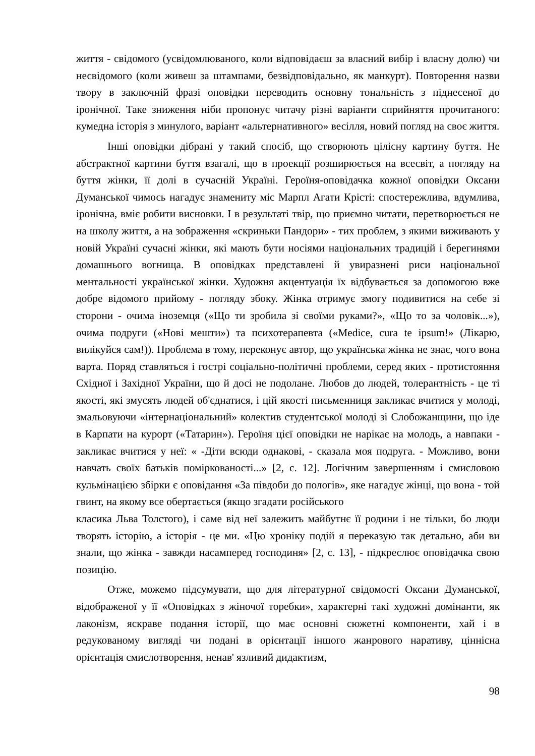життя - свідомого (усвідомлюваного, коли відповідаєш за власний вибір і власну долю) чи несвідомого (коли живеш за штампами, безвідповідально, як манкурт). Повторення назви твору в заключній фразі оповідки переводить основну тональність з піднесеної до іронічної. Таке зниження ніби пропонує читачу різні варіанти сприйняття прочитаного: кумедна історія з минулого, варіант «альтернативного» весілля, новий погляд на своє життя.
Інші оповідки дібрані у такий спосіб, що створюють цілісну картину буття. Не абстрактної картини буття взагалі, що в проекції розширюється на всесвіт, а погляду на буття жінки, її долі в сучасній Україні. Героїня-оповідачка кожної оповідки Оксани Думанської чимось нагадує знамениту міс Марпл Агати Крісті: спостережлива, вдумлива, іронічна, вміє робити висновки. І в результаті твір, що приємно читати, перетворюється не на школу життя, а на зображення «скриньки Пандори» - тих проблем, з якими виживають у новій Україні сучасні жінки, які мають бути носіями національних традицій і берегинями домашнього вогнища. В оповідках представлені й увиразнені риси національної ментальності української жінки. Художня акцентуація їх відбувається за допомогою вже добре відомого прийому - погляду збоку. Жінка отримує змогу подивитися на себе зі сторони - очима іноземця («Що ти зробила зі своїми руками?», «Що то за чоловік...»), очима подруги («Нові мешти») та психотерапевта («Medice, cura te ipsum!» (Лікарю, вилікуйся сам!)). Проблема в тому, переконує автор, що українська жінка не знає, чого вона варта. Поряд ставляться і гострі соціально-політичні проблеми, серед яких - протистояння Східної і Західної України, що й досі не подолане. Любов до людей, толерантність - це ті якості, які змусять людей об'єднатися, і цій якості письменниця закликає вчитися у молоді, змальовуючи «інтернаціональний» колектив студентської молоді зі Слобожанщини, що іде в Карпати на курорт («Татарин»). Героїня цієї оповідки не нарікає на молодь, а навпаки - закликає вчитися у неї: « -Діти всюди однакові, - сказала моя подруга. - Можливо, вони навчать своїх батьків поміркованості...» [2, с. 12]. Логічним завершенням і смисловою кульмінацією збірки є оповідання «За півдоби до пологів», яке нагадує жінці, що вона - той гвинт, на якому все обертається (якщо згадати російського
класика Льва Толстого), і саме від неї залежить майбутнє її родини і не тільки, бо люди творять історію, а історія - це ми. «Цю хроніку подій я переказую так детально, аби ви знали, що жінка - завжди насамперед господиня» [2, с. 13], - підкреслює оповідачка свою позицію.
Отже, можемо підсумувати, що для літературної свідомості Оксани Думанської, відображеної у її «Оповідках з жіночої торебки», характерні такі художні домінанти, як лаконізм, яскраве подання історії, що має основні сюжетні компоненти, хай і в редукованому вигляді чи подані в орієнтації іншого жанрового наративу, ціннісна орієнтація смислотворення, ненав' язливий дидактизм,
98